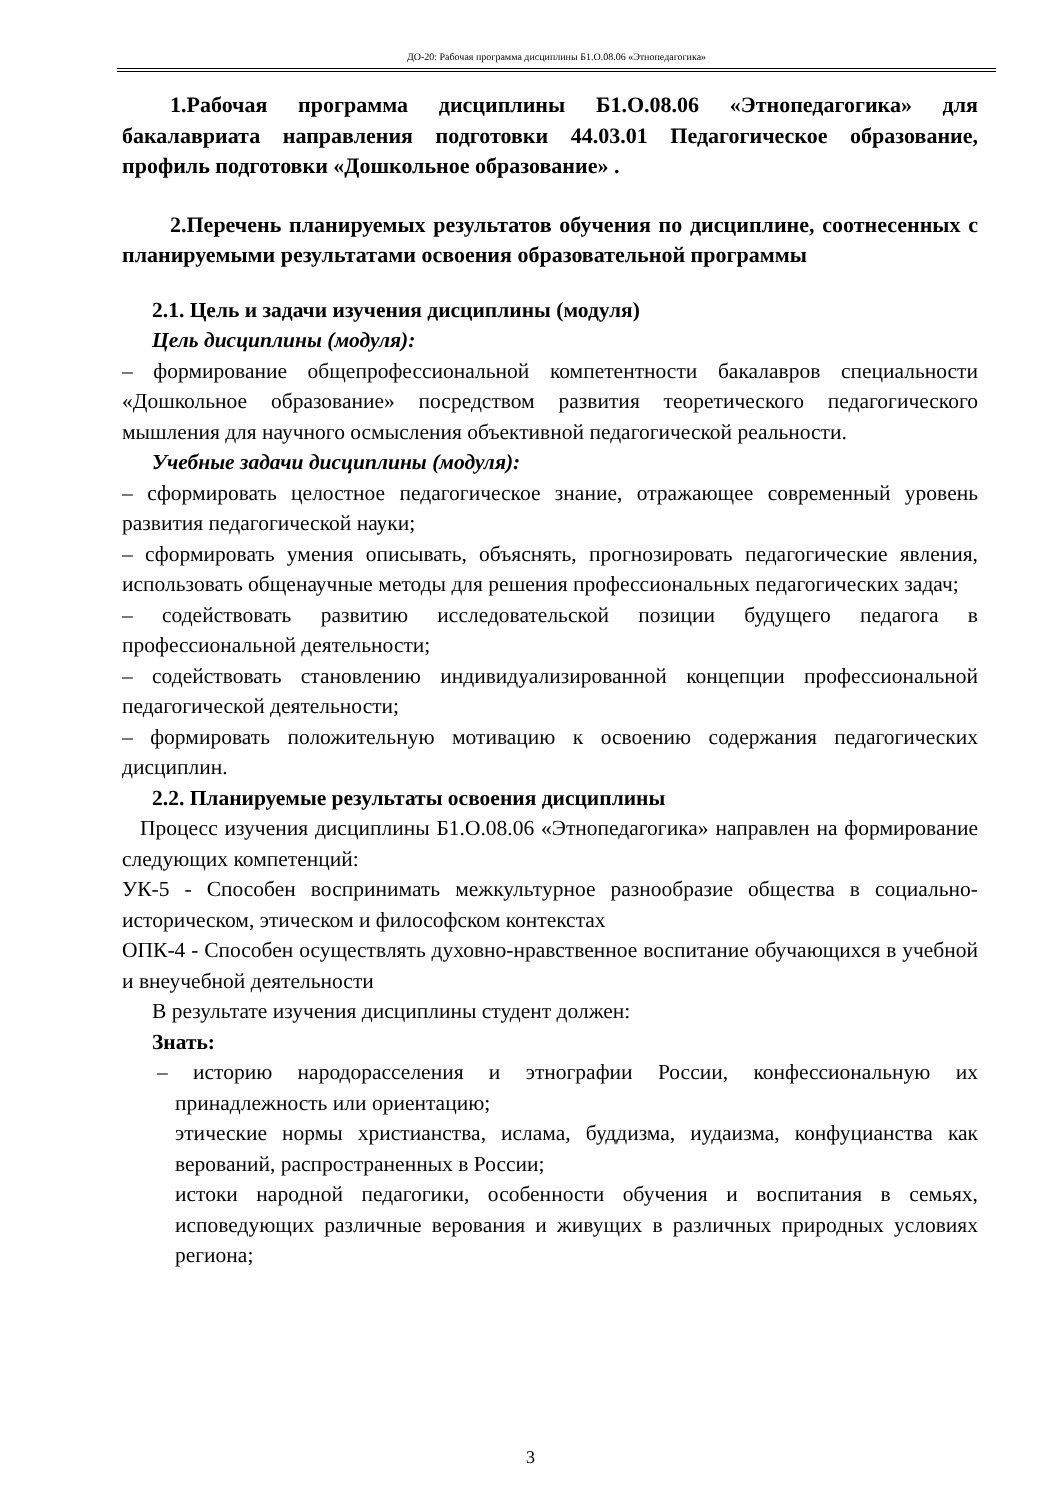ДО-20: Рабочая программа дисциплины Б1.О.08.06 «Этнопедагогика»
1.Рабочая программа дисциплины Б1.О.08.06 «Этнопедагогика» для бакалавриата направления подготовки 44.03.01 Педагогическое образование, профиль подготовки «Дошкольное образование» .
2.Перечень планируемых результатов обучения по дисциплине, соотнесенных с планируемыми результатами освоения образовательной программы
2.1. Цель и задачи изучения дисциплины (модуля)
Цель дисциплины (модуля):
– формирование общепрофессиональной компетентности бакалавров специальности «Дошкольное образование» посредством развития теоретического педагогического мышления для научного осмысления объективной педагогической реальности.
Учебные задачи дисциплины (модуля):
– сформировать целостное педагогическое знание, отражающее современный уровень развития педагогической науки;
– сформировать умения описывать, объяснять, прогнозировать педагогические явления, использовать общенаучные методы для решения профессиональных педагогических задач;
– содействовать развитию исследовательской позиции будущего педагога в профессиональной деятельности;
– содействовать становлению индивидуализированной концепции профессиональной педагогической деятельности;
– формировать положительную мотивацию к освоению содержания педагогических дисциплин.
2.2. Планируемые результаты освоения дисциплины
Процесс изучения дисциплины Б1.О.08.06 «Этнопедагогика» направлен на формирование следующих компетенций:
УК-5 - Способен воспринимать межкультурное разнообразие общества в социально-историческом, этическом и философском контекстах
ОПК-4 - Способен осуществлять духовно-нравственное воспитание обучающихся в учебной и внеучебной деятельности
В результате изучения дисциплины студент должен:
Знать:
– историю народорасселения и этнографии России, конфессиональную их принадлежность или ориентацию;
этические нормы христианства, ислама, буддизма, иудаизма, конфуцианства как верований, распространенных в России;
истоки народной педагогики, особенности обучения и воспитания в семьях, исповедующих различные верования и живущих в различных природных условиях региона;
3